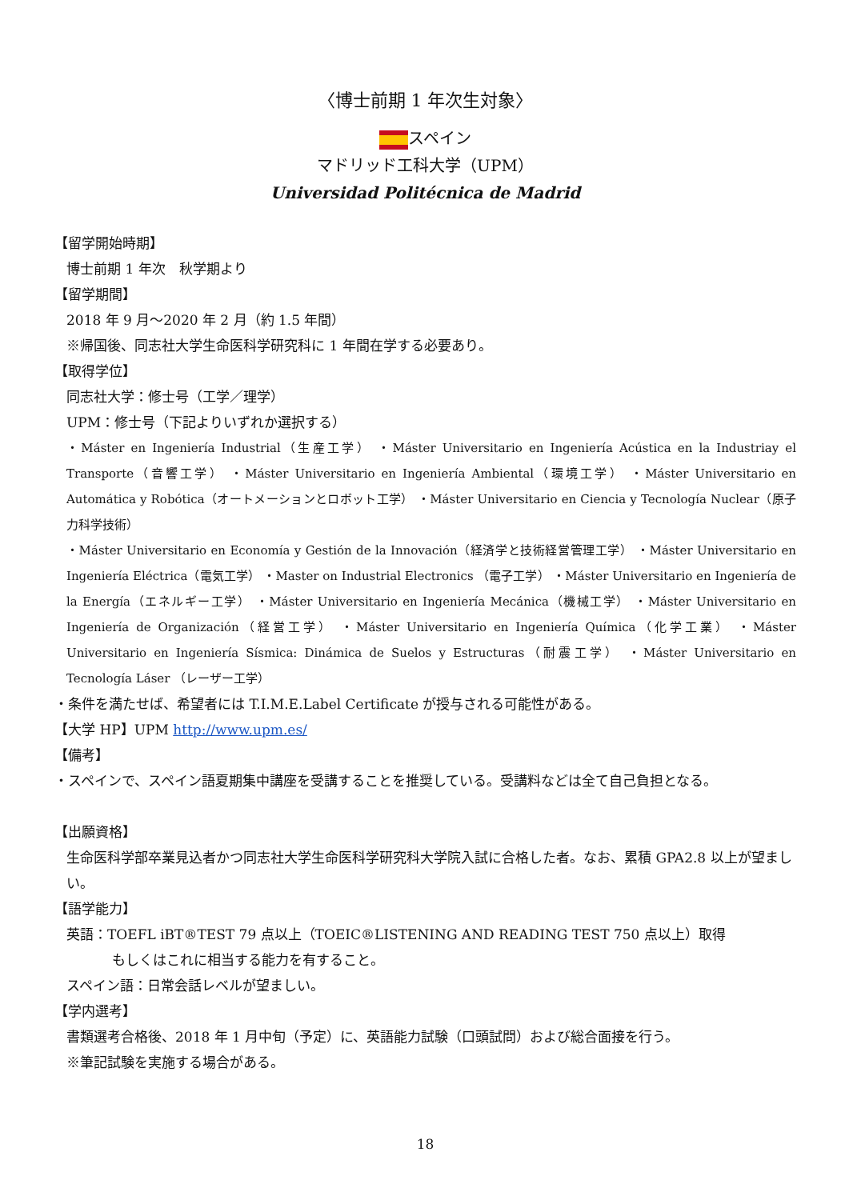〈博士前期 1 年次生対象〉
スペイン
マドリッド工科大学（UPM）
Universidad Politécnica de Madrid
【留学開始時期】
博士前期 1 年次　秋学期より
【留学期間】
2018 年 9 月～2020 年 2 月（約 1.5 年間）
※帰国後、同志社大学生命医科学研究科に 1 年間在学する必要あり。
【取得学位】
同志社大学：修士号（工学／理学）
UPM：修士号（下記よりいずれか選択する）
・Máster en Ingeniería Industrial（生産工学） ・Máster Universitario en Ingeniería Acústica en la Industriay el Transporte（音響工学） ・Máster Universitario en Ingeniería Ambiental（環境工学） ・Máster Universitario en Automática y Robótica（オートメーションとロボット工学） ・Máster Universitario en Ciencia y Tecnología Nuclear（原子力科学技術）
・Máster Universitario en Economía y Gestión de la Innovación（経済学と技術経営管理工学） ・Máster Universitario en Ingeniería Eléctrica（電気工学） ・Master on Industrial Electronics （電子工学） ・Máster Universitario en Ingeniería de la Energía（エネルギー工学） ・Máster Universitario en Ingeniería Mecánica（機械工学） ・Máster Universitario en Ingeniería de Organización（経営工学） ・Máster Universitario en Ingeniería Química（化学工業） ・Máster Universitario en Ingeniería Sísmica: Dinámica de Suelos y Estructuras（耐震工学） ・Máster Universitario en Tecnología Láser （レーザー工学）
・条件を満たせば、希望者には T.I.M.E.Label Certificate が授与される可能性がある。
【大学 HP】UPM http://www.upm.es/
【備考】
・スペインで、スペイン語夏期集中講座を受講することを推奨している。受講料などは全て自己負担となる。
【出願資格】
生命医科学部卒業見込者かつ同志社大学生命医科学研究科大学院入試に合格した者。なお、累積 GPA2.8 以上が望ましい。
【語学能力】
英語：TOEFL iBT®TEST 79 点以上（TOEIC®LISTENING AND READING TEST 750 点以上）取得
もしくはこれに相当する能力を有すること。
スペイン語：日常会話レベルが望ましい。
【学内選考】
書類選考合格後、2018 年 1 月中旬（予定）に、英語能力試験（口頭試問）および総合面接を行う。
※筆記試験を実施する場合がある。
18